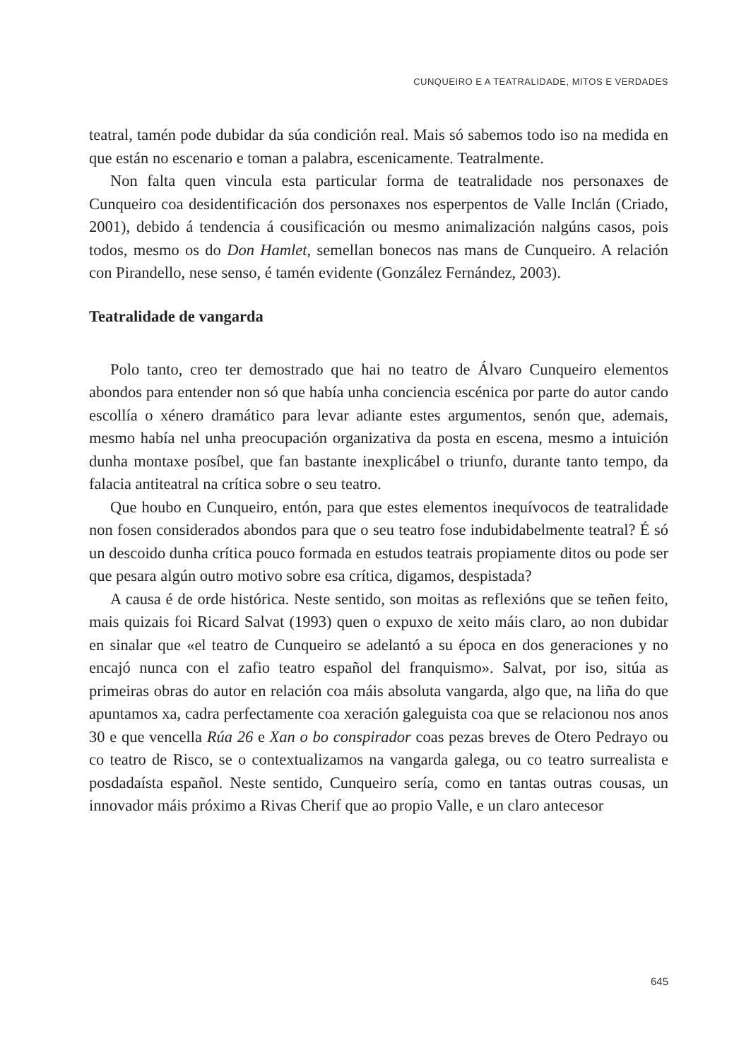CUNQUEIRO E A TEATRALIDADE, MITOS E VERDADES
teatral, tamén pode dubidar da súa condición real. Mais só sabemos todo iso na medida en que están no escenario e toman a palabra, escenicamente. Teatralmente.
Non falta quen vincula esta particular forma de teatralidade nos personaxes de Cunqueiro coa desidentificación dos personaxes nos esperpentos de Valle Inclán (Criado, 2001), debido á tendencia á cousificación ou mesmo animalización nalgúns casos, pois todos, mesmo os do Don Hamlet, semellan bonecos nas mans de Cunqueiro. A relación con Pirandello, nese senso, é tamén evidente (González Fernández, 2003).
Teatralidade de vangarda
Polo tanto, creo ter demostrado que hai no teatro de Álvaro Cunqueiro elementos abondos para entender non só que había unha conciencia escénica por parte do autor cando escollía o xénero dramático para levar adiante estes argumentos, senón que, ademais, mesmo había nel unha preocupación organizativa da posta en escena, mesmo a intuición dunha montaxe posíbel, que fan bastante inexplicábel o triunfo, durante tanto tempo, da falacia antiteatral na crítica sobre o seu teatro.
Que houbo en Cunqueiro, entón, para que estes elementos inequívocos de teatralidade non fosen considerados abondos para que o seu teatro fose indubidabelmente teatral? É só un descoido dunha crítica pouco formada en estudos teatrais propiamente ditos ou pode ser que pesara algún outro motivo sobre esa crítica, digamos, despistada?
A causa é de orde histórica. Neste sentido, son moitas as reflexións que se teñen feito, mais quizais foi Ricard Salvat (1993) quen o expuxo de xeito máis claro, ao non dubidar en sinalar que «el teatro de Cunqueiro se adelantó a su época en dos generaciones y no encajó nunca con el zafio teatro español del franquismo». Salvat, por iso, sitúa as primeiras obras do autor en relación coa máis absoluta vangarda, algo que, na liña do que apuntamos xa, cadra perfectamente coa xeración galeguista coa que se relacionou nos anos 30 e que vencella Rúa 26 e Xan o bo conspirador coas pezas breves de Otero Pedrayo ou co teatro de Risco, se o contextualizamos na vangarda galega, ou co teatro surrealista e posdadaísta español. Neste sentido, Cunqueiro sería, como en tantas outras cousas, un innovador máis próximo a Rivas Cherif que ao propio Valle, e un claro antecesor
645